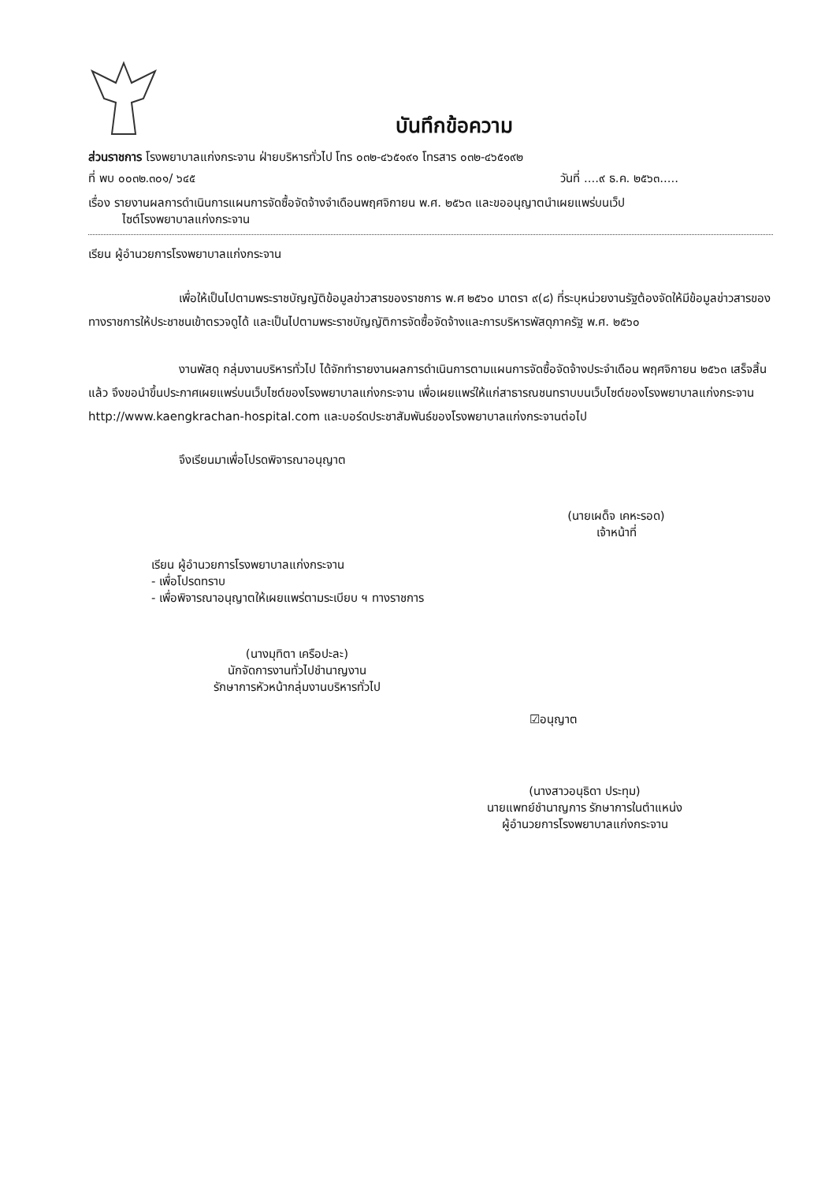บันทึกข้อความ
ส่วนราชการ โรงพยาบาลแก่งกระจาน ฝ่ายบริหารทั่วไป โทร ๐๓๒-๔๖๕๑๙๑ โทรสาร ๐๓๒-๔๖๕๑๙๒
ที่ พบ ๐๐๓๒.๓๐๑/ ๖๔๕ วันที่ ....๙ ธ.ค. ๒๕๖๓.....
เรื่อง รายงานผลการดำเนินการแผนการจัดซื้อจัดจ้างจำเดือนพฤศจิกายน พ.ศ. ๒๕๖๓ และขออนุญาตนำเผยแพร่บนเว็ป
ไซต์โรงพยาบาลแก่งกระจาน
เรียน ผู้อำนวยการโรงพยาบาลแก่งกระจาน
เพื่อให้เป็นไปตามพระราชบัญญัติข้อมูลข่าวสารของราชการ พ.ศ ๒๕๖๐ มาตรา ๙(๘) ที่ระบุหน่วยงานรัฐต้องจัดให้มีข้อมูลข่าวสารของทางราชการให้ประชาชนเข้าตรวจดูได้ และเป็นไปตามพระราชบัญญัติการจัดซื้อจัดจ้างและการบริหารพัสดุภาครัฐ พ.ศ. ๒๕๖๐
งานพัสดุ กลุ่มงานบริหารทั่วไป ได้จักทำรายงานผลการดำเนินการตามแผนการจัดซื้อจัดจ้างประจำเดือน พฤศจิกายน ๒๕๖๓ เสร็จสิ้นแล้ว จึงขอนำขึ้นประกาศเผยแพร่บนเว็บไซต์ของโรงพยาบาลแก่งกระจาน เพื่อเผยแพร่ให้แก่สาธารณชนทราบบนเว็บไซต์ของโรงพยาบาลแก่งกระจาน http://www.kaengkrachan-hospital.com และบอร์ดประชาสัมพันธ์ของโรงพยาบาลแก่งกระจานต่อไป
จึงเรียนมาเพื่อโปรดพิจารณาอนุญาต
(นายเผด็จ เคหะรอด)
เจ้าหน้าที่
เรียน ผู้อำนวยการโรงพยาบาลแก่งกระจาน
- เพื่อโปรดทราบ
- เพื่อพิจารณาอนุญาตให้เผยแพร่ตามระเบียบ ฯ ทางราชการ
(นางมุทิตา เครือปะละ)
นักจัดการงานทั่วไปชำนาญงาน
รักษาการหัวหน้ากลุ่มงานบริหารทั่วไป
☑อนุญาต
(นางสาวอนุธิดา ประทุม)
นายแพทย์ชำนาญการ รักษาการในตำแหน่ง
ผู้อำนวยการโรงพยาบาลแก่งกระจาน